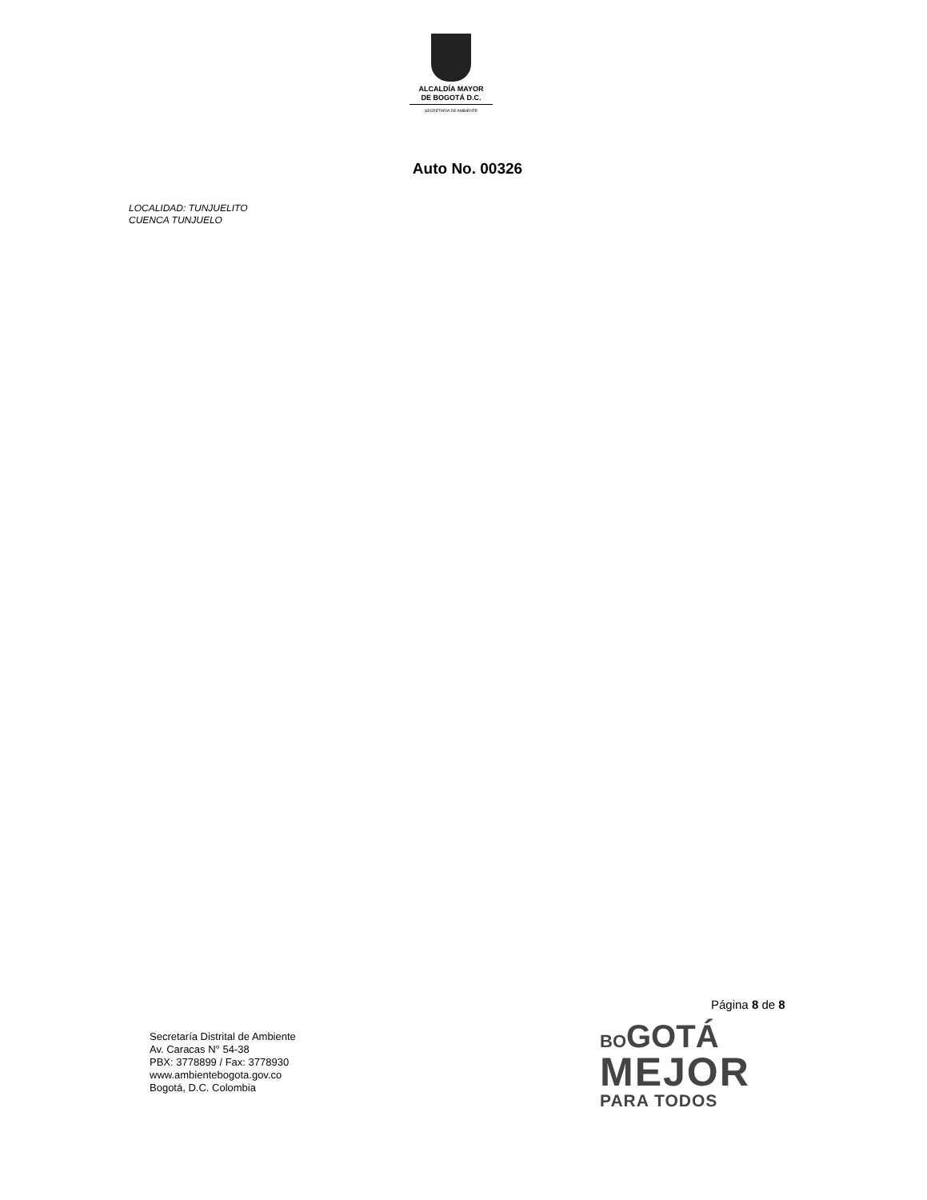ALCALDÍA MAYOR
DE BOGOTÁ D.C.
SECRETARÍA DE AMBIENTE
Auto No. 00326
LOCALIDAD: TUNJUELITO
CUENCA TUNJUELO
Página 8 de 8
Secretaría Distrital de Ambiente
Av. Caracas N° 54-38
PBX: 3778899 / Fax: 3778930
www.ambientebogota.gov.co
Bogotá, D.C. Colombia
BOGOTÁ
MEJOR
PARA TODOS